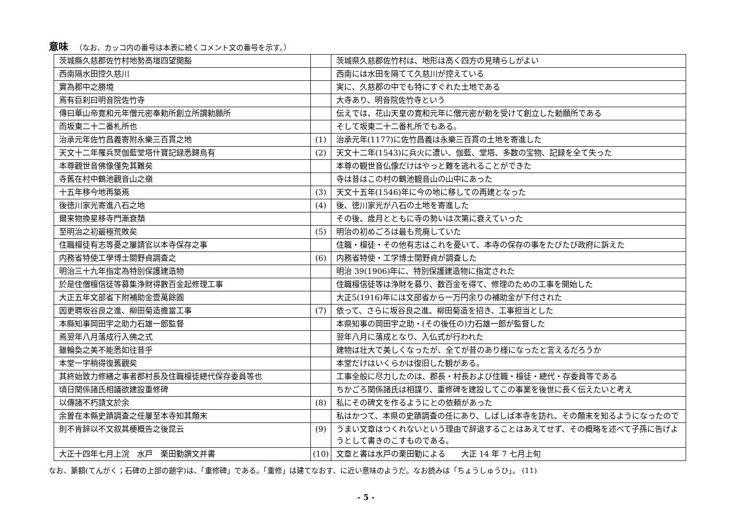意味
（なお、カッコ内の番号は本表に続くコメント文の番号を示す。）
| 茨城縣久慈郡佐竹村地勢高塏四望開豁 | | 茨城県久慈郡佐竹村は、地形は高く四方の見晴らしがよい |
| 西南隔水田控久慈川 | | 西南には水田を隔てて久慈川が控えている |
| 實為郡中之勝境 | | 実に、久慈郡の中でも特にすぐれた土地である |
| 焉有巨刹曰明音院佐竹寺 | | 大寺あり、明音院佐竹寺という |
| 傳曰華山帝寛和元年僧元密奉勅所創立所謂勅願所 | | 伝えでは、花山天皇の寛和元年に僧元密が勅を受けて創立した勅願所である |
| 而坂東二十二番札所也 | | そして坂東二十二番札所でもある。 |
| 治承元年佐竹昌義寄附永樂三百貫之地 | (1) | 治承元年(1177)に佐竹昌義は永樂三百貫の土地を寄進した |
| 天文十二年罹兵燹伽藍堂塔什寶記録悉歸烏有 | (2) | 天文十二年(1543)に兵火に遭い、伽藍、堂塔、多数の宝物、記録を全て失った |
| 本尊觀世音佛像僅免其難矣 | | 本尊の観世音仏像だけはやっと難を逃れることができた |
| 寺舊在村中鶴池觀音山之嶺 | | 寺は昔はこの村の鶴池観音山の山中にあった |
| 十五年移今地再築焉 | (3) | 天文十五年(1546)年に今の地に移しての再建となった |
| 後徳川家光寄進八石之地 | (4) | 後、徳川家光が八石の土地を寄進した |
| 爾来物換星移寺門漸衰頽 | | その後、歳月とともに寺の勢いは次第に衰えていった |
| 至明治之初最極荒敗矣 | (5) | 明治の初めごろは最も荒廃していた |
| 住職檀徒有志等憂之屢請官以本寺保存之事 | | 住職・檀徒・その他有志はこれを憂いて、本寺の保存の事をたびたび政府に訴えた |
| 内務省特使工學博士關野貞調査之 | (6) | 内務省特使・工学博士関野貞が調査した |
| 明治三十九年指定為特別保護建造物 | | 明治 39(1906)年に、特別保護建造物に指定された |
| 於是住僧檀信徒等募集浄財得數百金起修理工事 | | 住職檀信徒等は浄財を募り、数百金を得て、修理のための工事を開始した |
| 大正五年文部省下附補助金壹萬餘圓 | | 大正5(1916)年には文部省から一万円余りの補助金が下付された |
| 因更聘坂谷良之進、柳田菊造擔當工事 | (7) | 依って、さらに坂谷良之進、柳田菊造を招き、工事担当とした |
| 本縣知事岡田宇之助力石雄一郎監督 | | 本県知事の岡田宇之助・(その後任の)力石雄一郎が監督した |
| 焉翌年八月落成行入佛之式 | | 翌年八月に落成となり、入仏式が行われた |
| 雖輪奐之美不能悉如往昔乎 | | 建物は壮大で美しくなったが、全てが昔のあり様になったと言えるだろうか |
| 本堂一宇稍得復舊觀矣 | | 本堂だけはいくらかは復旧した観がある。 |
| 其終始致力修繕之事者郡村長及住職檀徒總代保存委員等也 | | 工事全般に尽力したのは、郡長・村長および住職・檀徒・總代・存委員等である |
| 頃日関係諸氏相議欲建設重修碑 | | ちかごろ関係諸氏は相謀り、重修碑を建設してこの事業を後世に長く伝えたいと考え |
| 以傳諸不朽請文於余 | (8) | 私にその碑文を作るようにとの依頼があった |
| 余曽在本縣史蹟調査之任屢至本寺知其顛末 | | 私はかつて、本県の史蹟調査の任にあり、しばしば本寺を訪れ、その顛末を知るようになったので |
| 則不肯辞以不文叙其梗概告之後昆云 | (9) | うまい文章はつくれないという理由で辞退することはあえてせず、その概略を述べて子孫に告げようとして書きのこすものである。 |
| 大正十四年七月上浣 水戸 栗田勤譔文并書 | (10) | 文章と書は水戸の栗田勤による 大正 14 年 7 七月上旬 |
なお、篆額(てんがく；石碑の上部の題字)は、「重修碑」である。「重修」は建てなおす、に近い意味のようだ。なお読みは「ちょうしゅうひ」。 (11)
- 5 -